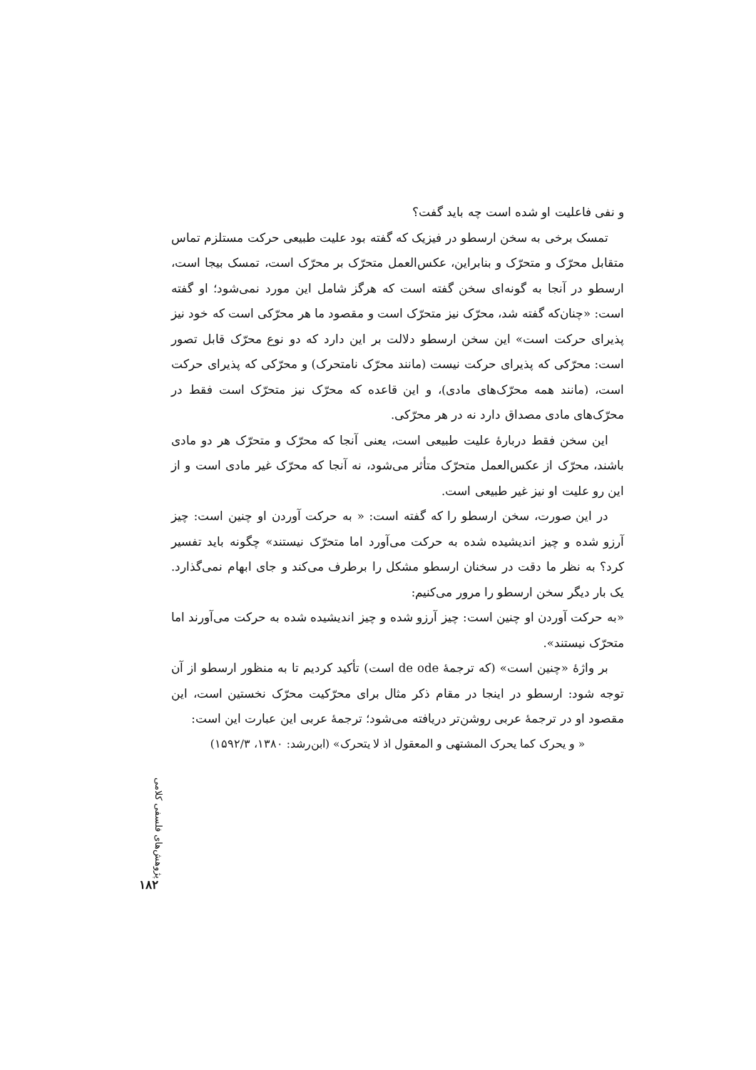و نفی فاعلیت او شده است چه باید گفت؟
تمسک برخی به سخن ارسطو در فیزیک که گفته بود علیت طبیعی حرکت مستلزم تماس متقابل محرّک و متحرّک و بنابراین، عکس‌العمل متحرّک بر محرّک است، تمسک بیجا است، ارسطو در آنجا به گونه‌ای سخن گفته است که هرگز شامل این مورد نمی‌شود؛ او گفته است: «چنان‌که گفته شد، محرّک نیز متحرّک است و مقصود ما هر محرّکی است که خود نیز پذیرای حرکت است» این سخن ارسطو دلالت بر این دارد که دو نوع محرّک قابل تصور است: محرّکی که پذیرای حرکت نیست (مانند محرّک نامتحرک) و محرّکی که پذیرای حرکت است، (مانند همه محرّک‌های مادی)، و این قاعده که محرّک نیز متحرّک است فقط در محرّک‌های مادی مصداق دارد نه در هر محرّکی.
این سخن فقط دربارهٔ علیت طبیعی است، یعنی آنجا که محرّک و متحرّک هر دو مادی باشند، محرّک از عکس‌العمل متحرّک متأثر می‌شود، نه آنجا که محرّک غیر مادی است و از این رو علیت او نیز غیر طبیعی است.
در این صورت، سخن ارسطو را که گفته است: « به حرکت آوردن او چنین است: چیز آرزو شده و چیز اندیشیده شده به حرکت می‌آورد اما متحرّک نیستند» چگونه باید تفسیر کرد؟ به نظر ما دقت در سخنان ارسطو مشکل را برطرف می‌کند و جای ابهام نمی‌گذارد. یک بار دیگر سخن ارسطو را مرور می‌کنیم:
«به حرکت آوردن او چنین است: چیز آرزو شده و چیز اندیشیده شده به حرکت می‌آورند اما متحرّک نیستند».
بر واژهٔ «چنین است» (که ترجمهٔ de ode است) تأکید کردیم تا به منظور ارسطو از آن توجه شود: ارسطو در اینجا در مقام ذکر مثال برای محرّکیت محرّک نخستین است، این مقصود او در ترجمهٔ عربی روشن‌تر دریافته می‌شود؛ ترجمهٔ عربی این عبارت این است:
« و یحرک کما یحرک المشتهی و المعقول اذ لا یتحرک» (ابن‌رشد: ۱۳۸۰، ۱۵۹۲/۳)
پژوهش‌های فلسفی کلامی
۱۸۲